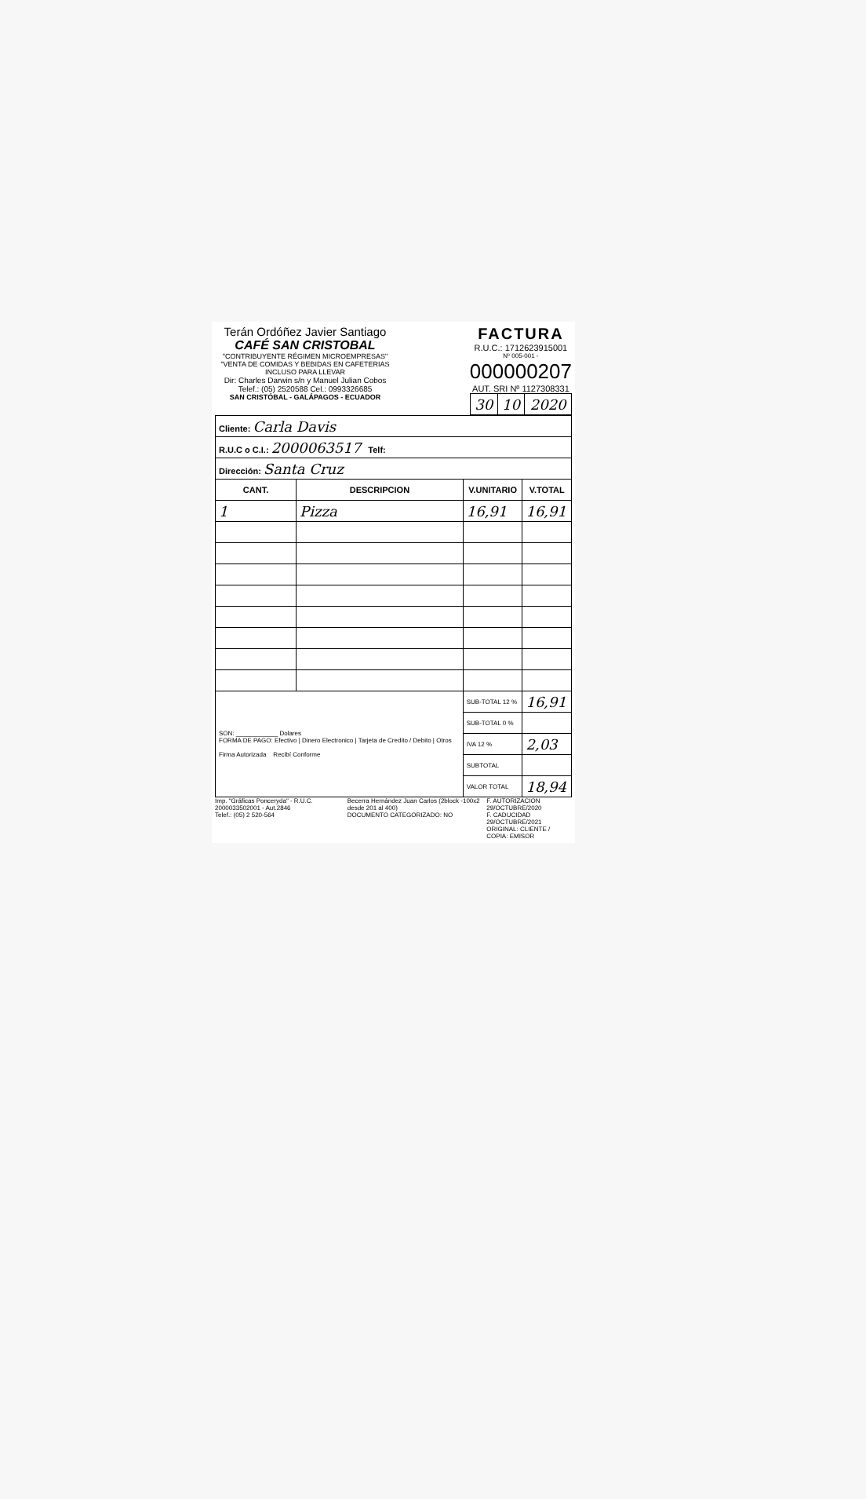Terán Ordóñez Javier Santiago
CAFÉ SAN CRISTOBAL
"CONTRIBUYENTE RÉGIMEN MICROEMPRESAS"
"VENTA DE COMIDAS Y BEBIDAS EN CAFETERIAS INCLUSO PARA LLEVAR
Dir: Charles Darwin s/n y Manuel Julian Cobos
Telef.: (05) 2520588 Cel.: 0993326685
SAN CRISTÓBAL - GALÁPAGOS - ECUADOR
FACTURA
R.U.C.: 1712623915001
Nº 005-001 -
000000207
AUT. SRI Nº 1127308331
| 30 | 10 | 2020 |
| Cliente: Carla Davis | | | |
| R.U.C o C.I.: 2000063517 Telf: | | | |
| Dirección: Santa Cruz | | | |
| CANT. | DESCRIPCION | V.UNITARIO | V.TOTAL |
| 1 | Pizza | 16,91 | 16,91 |
| SON: ____________ Dolares FORMA DE PAGO: Efectivo / Dinero Electronico / Tarjeta de Credito / Debito / Otros Firma Autorizada Recibí Conforme | | SUB-TOTAL 12 % | 16,91 |
| | | SUB-TOTAL 0 % | |
| | | IVA 12 % | 2,03 |
| | | SUBTOTAL | |
| | | VALOR TOTAL | 18,94 |
Imp. "Gráficas Ponceryda" - R.U.C. 2000033502001 - Aut.2846
Telef.: (05) 2 520-564
Becerra Hernández Juan Carlos (2block -100x2 desde 201 al 400)
DOCUMENTO CATEGORIZADO: NO
F. AUTORIZACION 29/OCTUBRE/2020
F. CADUCIDAD 29/OCTUBRE/2021
ORIGINAL: CLIENTE / COPIA: EMISOR